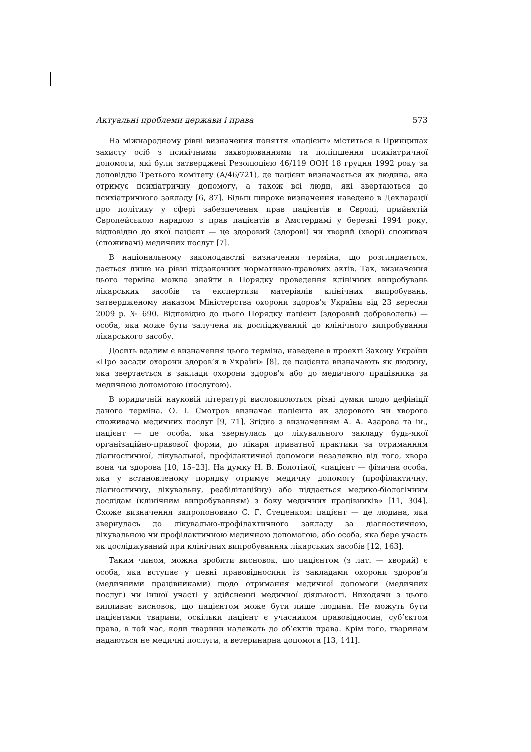Актуальні проблеми держави і права 573
На міжнародному рівні визначення поняття «пацієнт» міститься в Принципах захисту осіб з психічними захворюваннями та поліпшення психіатричної допомоги, які були затверджені Резолюцією 46/119 ООН 18 грудня 1992 року за доповіддю Третього комітету (A/46/721), де пацієнт визначається як людина, яка отримує психіатричну допомогу, а також всі люди, які звертаються до психіатричного закладу [6, 87]. Більш широке визначення наведено в Декларації про політику у сфері забезпечення прав пацієнтів в Європі, прийнятій Європейською нарадою з прав пацієнтів в Амстердамі у березні 1994 року, відповідно до якої пацієнт — це здоровий (здорові) чи хворий (хворі) споживач (споживачі) медичних послуг [7].
В національному законодавстві визначення терміна, що розглядається, дається лише на рівні підзаконних нормативно-правових актів. Так, визначення цього терміна можна знайти в Порядку проведення клінічних випробувань лікарських засобів та експертизи матеріалів клінічних випробувань, затвердженому наказом Міністерства охорони здоров’я України від 23 вересня 2009 р. № 690. Відповідно до цього Порядку пацієнт (здоровий доброволець) — особа, яка може бути залучена як досліджуваний до клінічного випробування лікарського засобу.
Досить вдалим є визначення цього терміна, наведене в проекті Закону України «Про засади охорони здоров’я в Україні» [8], де пацієнта визначають як людину, яка звертається в заклади охорони здоров’я або до медичного працівника за медичною допомогою (послугою).
В юридичній науковій літературі висловлюються різні думки щодо дефініції даного терміна. О. І. Смотров визначає пацієнта як здорового чи хворого споживача медичних послуг [9, 71]. Згідно з визначенням А. А. Азарова та ін., пацієнт — це особа, яка звернулась до лікувального закладу будь-якої організаційно-правової форми, до лікаря приватної практики за отриманням діагностичної, лікувальної, профілактичної допомоги незалежно від того, хвора вона чи здорова [10, 15–23]. На думку Н. В. Болотіної, «пацієнт — фізична особа, яка у встановленому порядку отримує медичну допомогу (профілактичну, діагностичну, лікувальну, реабілітаційну) або піддається медико-біологічним дослідам (клінічним випробуванням) з боку медичних працівників» [11, 304]. Схоже визначення запропоновано С. Г. Стеценком: пацієнт — це людина, яка звернулась до лікувально-профілактичного закладу за діагностичною, лікувальною чи профілактичною медичною допомогою, або особа, яка бере участь як досліджуваний при клінічних випробуваннях лікарських засобів [12, 163].
Таким чином, можна зробити висновок, що пацієнтом (з лат. — хворий) є особа, яка вступає у певні правовідносини із закладами охорони здоров’я (медичними працівниками) щодо отримання медичної допомоги (медичних послуг) чи іншої участі у здійсненні медичної діяльності. Виходячи з цього випливає висновок, що пацієнтом може бути лише людина. Не можуть бути пацієнтами тварини, оскільки пацієнт є учасником правовідносин, суб’єктом права, в той час, коли тварини належать до об’єктів права. Крім того, тваринам надаються не медичні послуги, а ветеринарна допомога [13, 141].